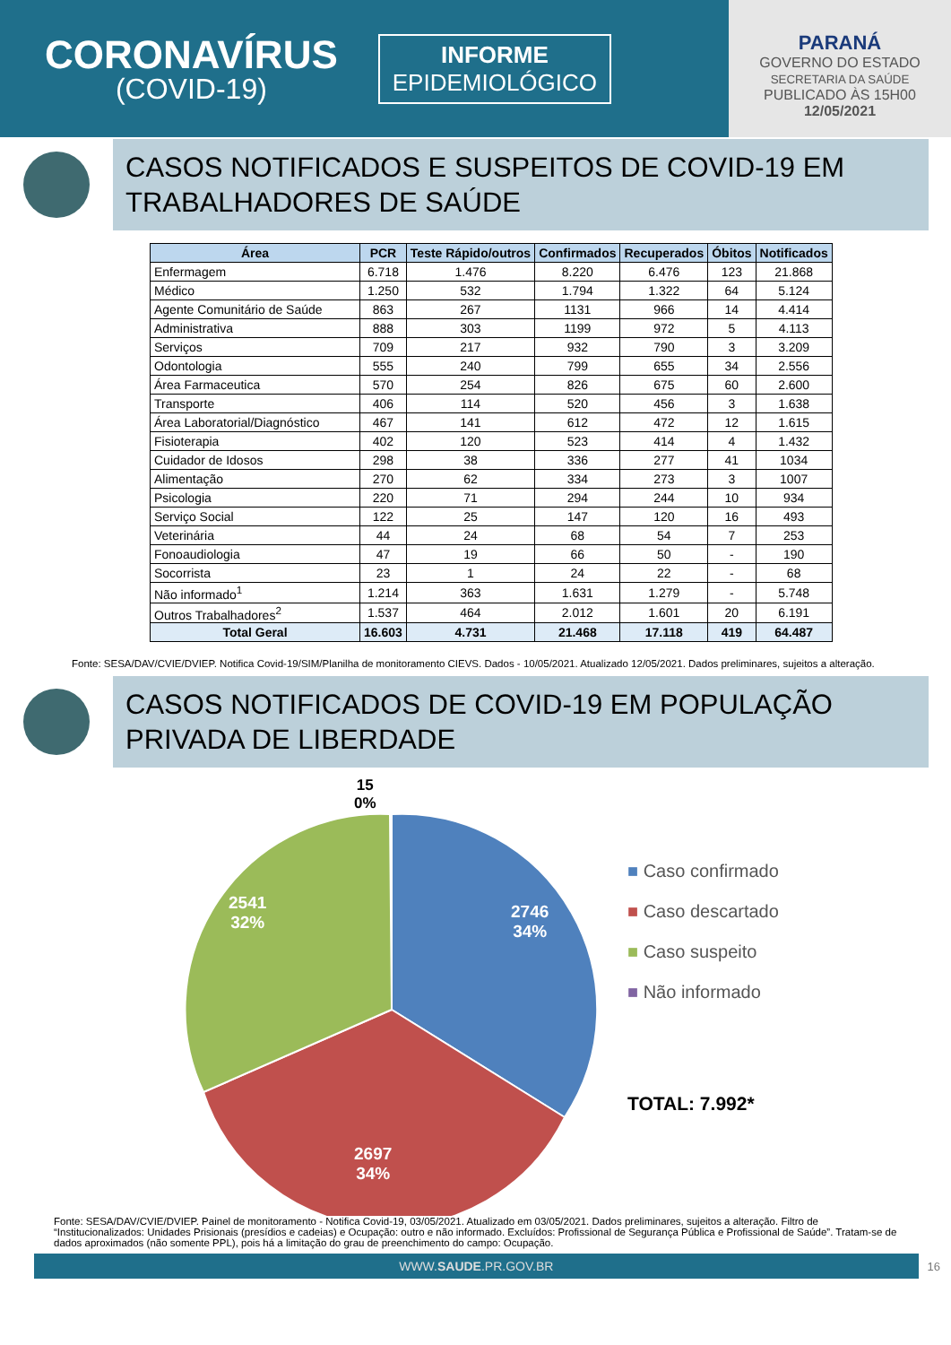CORONAVÍRUS
(COVID-19)
INFORME
EPIDEMIOLÓGICO
PARANÁ
GOVERNO DO ESTADO
SECRETARIA DA SAÚDE
PUBLICADO ÀS 15H00
12/05/2021
CASOS NOTIFICADOS E SUSPEITOS DE COVID-19 EM TRABALHADORES DE SAÚDE
| Área | PCR | Teste Rápido/outros | Confirmados | Recuperados | Óbitos | Notificados |
| --- | --- | --- | --- | --- | --- | --- |
| Enfermagem | 6.718 | 1.476 | 8.220 | 6.476 | 123 | 21.868 |
| Médico | 1.250 | 532 | 1.794 | 1.322 | 64 | 5.124 |
| Agente Comunitário de Saúde | 863 | 267 | 1131 | 966 | 14 | 4.414 |
| Administrativa | 888 | 303 | 1199 | 972 | 5 | 4.113 |
| Serviços | 709 | 217 | 932 | 790 | 3 | 3.209 |
| Odontologia | 555 | 240 | 799 | 655 | 34 | 2.556 |
| Área Farmaceutica | 570 | 254 | 826 | 675 | 60 | 2.600 |
| Transporte | 406 | 114 | 520 | 456 | 3 | 1.638 |
| Área Laboratorial/Diagnóstico | 467 | 141 | 612 | 472 | 12 | 1.615 |
| Fisioterapia | 402 | 120 | 523 | 414 | 4 | 1.432 |
| Cuidador de Idosos | 298 | 38 | 336 | 277 | 41 | 1034 |
| Alimentação | 270 | 62 | 334 | 273 | 3 | 1007 |
| Psicologia | 220 | 71 | 294 | 244 | 10 | 934 |
| Serviço Social | 122 | 25 | 147 | 120 | 16 | 493 |
| Veterinária | 44 | 24 | 68 | 54 | 7 | 253 |
| Fonoaudiologia | 47 | 19 | 66 | 50 | - | 190 |
| Socorrista | 23 | 1 | 24 | 22 | - | 68 |
| Não informado<sup>1</sup> | 1.214 | 363 | 1.631 | 1.279 | - | 5.748 |
| Outros Trabalhadores<sup>2</sup> | 1.537 | 464 | 2.012 | 1.601 | 20 | 6.191 |
| Total Geral | 16.603 | 4.731 | 21.468 | 17.118 | 419 | 64.487 |
Fonte: SESA/DAV/CVIE/DVIEP. Notifica Covid-19/SIM/Planilha de monitoramento CIEVS. Dados - 10/05/2021. Atualizado 12/05/2021. Dados preliminares, sujeitos a alteração.
CASOS NOTIFICADOS DE COVID-19 EM POPULAÇÃO PRIVADA DE LIBERDADE
15
0%
2746
34%
2541
32%
2697
34%
■ Caso confirmado
■ Caso descartado
■ Caso suspeito
■ Não informado
TOTAL: 7.992*
Fonte: SESA/DAV/CVIE/DVIEP. Painel de monitoramento - Notifica Covid-19, 03/05/2021. Atualizado em 03/05/2021. Dados preliminares, sujeitos a alteração. Filtro de “Institucionalizados: Unidades Prisionais (presídios e cadeias) e Ocupação: outro e não informado. Excluídos: Profissional de Segurança Pública e Profissional de Saúde”. Tratam-se de dados aproximados (não somente PPL), pois há a limitação do grau de preenchimento do campo: Ocupação.
WWW.SAUDE.PR.GOV.BR
16